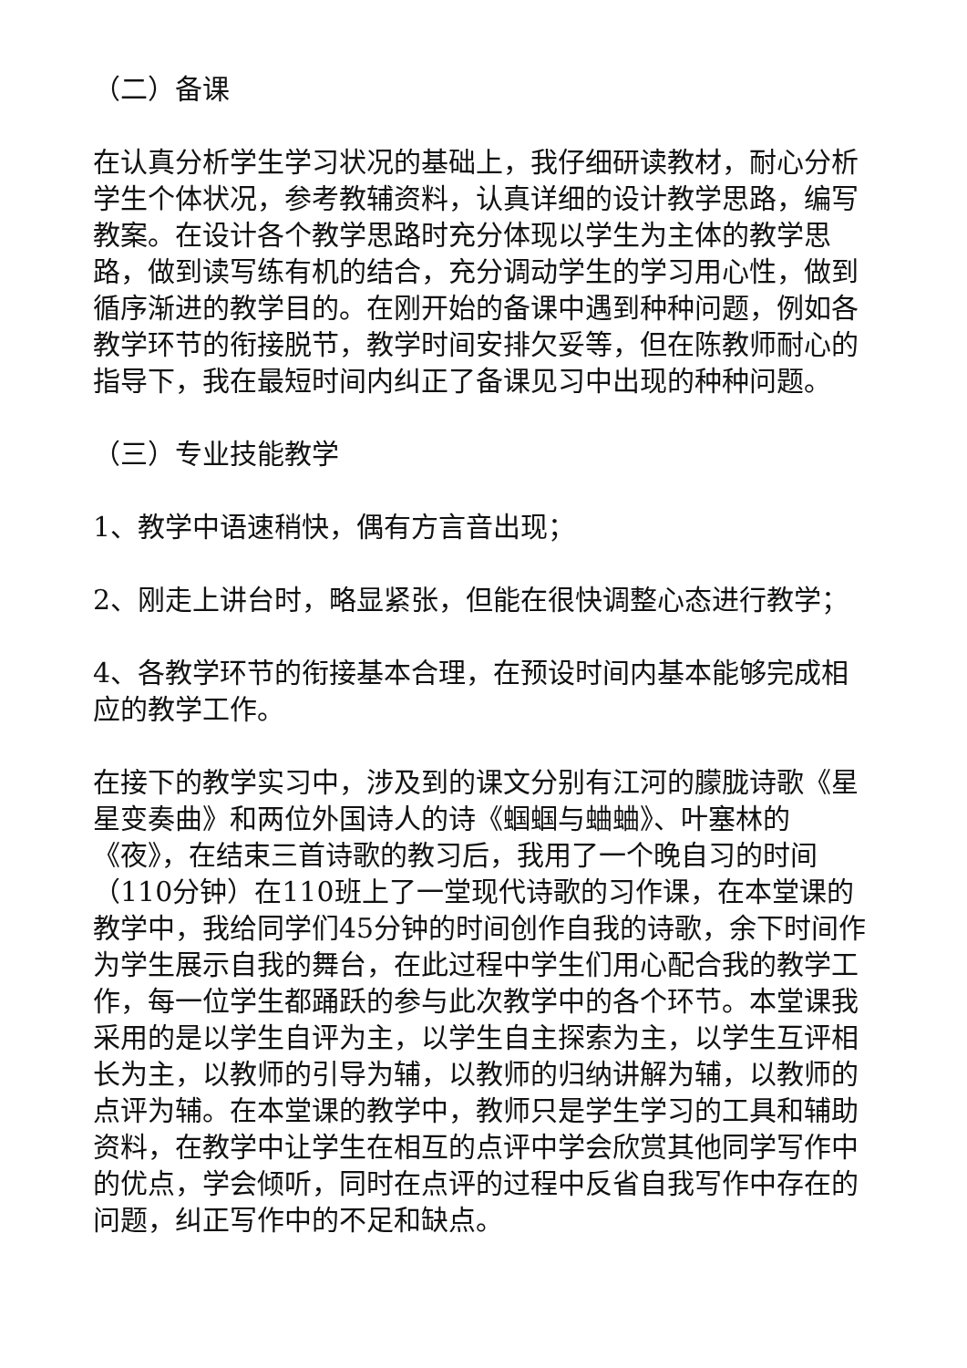（二）备课
在认真分析学生学习状况的基础上，我仔细研读教材，耐心分析学生个体状况，参考教辅资料，认真详细的设计教学思路，编写教案。在设计各个教学思路时充分体现以学生为主体的教学思路，做到读写练有机的结合，充分调动学生的学习用心性，做到循序渐进的教学目的。在刚开始的备课中遇到种种问题，例如各教学环节的衔接脱节，教学时间安排欠妥等，但在陈教师耐心的指导下，我在最短时间内纠正了备课见习中出现的种种问题。
（三）专业技能教学
1、教学中语速稍快，偶有方言音出现；
2、刚走上讲台时，略显紧张，但能在很快调整心态进行教学；
4、各教学环节的衔接基本合理，在预设时间内基本能够完成相应的教学工作。
在接下的教学实习中，涉及到的课文分别有江河的朦胧诗歌《星星变奏曲》和两位外国诗人的诗《蝈蝈与蛐蛐》、叶塞林的《夜》，在结束三首诗歌的教习后，我用了一个晚自习的时间（110分钟）在110班上了一堂现代诗歌的习作课，在本堂课的教学中，我给同学们45分钟的时间创作自我的诗歌，余下时间作为学生展示自我的舞台，在此过程中学生们用心配合我的教学工作，每一位学生都踊跃的参与此次教学中的各个环节。本堂课我采用的是以学生自评为主，以学生自主探索为主，以学生互评相长为主，以教师的引导为辅，以教师的归纳讲解为辅，以教师的点评为辅。在本堂课的教学中，教师只是学生学习的工具和辅助资料，在教学中让学生在相互的点评中学会欣赏其他同学写作中的优点，学会倾听，同时在点评的过程中反省自我写作中存在的问题，纠正写作中的不足和缺点。